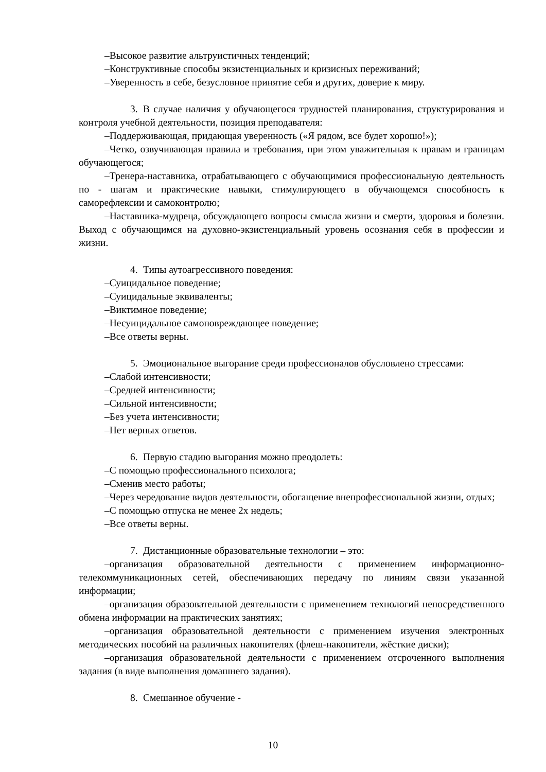–Высокое развитие альтруистичных тенденций;
–Конструктивные способы экзистенциальных и кризисных переживаний;
–Уверенность в себе, безусловное принятие себя и других, доверие к миру.
3. В случае наличия у обучающегося трудностей планирования, структурирования и контроля учебной деятельности, позиция преподавателя:
–Поддерживающая, придающая уверенность («Я рядом, все будет хорошо!»);
–Четко, озвучивающая правила и требования, при этом уважительная к правам и границам обучающегося;
–Тренера-наставника, отрабатывающего с обучающимися профессиональную деятельность по - шагам и практические навыки, стимулирующего в обучающемся способность к саморефлексии и самоконтролю;
–Наставника-мудреца, обсуждающего вопросы смысла жизни и смерти, здоровья и болезни. Выход с обучающимся на духовно-экзистенциальный уровень осознания себя в профессии и жизни.
4. Типы аутоагрессивного поведения:
–Суицидальное поведение;
–Суицидальные эквиваленты;
–Виктимное поведение;
–Несуицидальное самоповреждающее поведение;
–Все ответы верны.
5. Эмоциональное выгорание среди профессионалов обусловлено стрессами:
–Слабой интенсивности;
–Средней интенсивности;
–Сильной интенсивности;
–Без учета интенсивности;
–Нет верных ответов.
6. Первую стадию выгорания можно преодолеть:
–С помощью профессионального психолога;
–Сменив место работы;
–Через чередование видов деятельности, обогащение внепрофессиональной жизни, отдых;
–С помощью отпуска не менее 2х недель;
–Все ответы верны.
7. Дистанционные образовательные технологии – это:
–организация образовательной деятельности с применением информационно-телекоммуникационных сетей, обеспечивающих передачу по линиям связи указанной информации;
–организация образовательной деятельности с применением технологий непосредственного обмена информации на практических занятиях;
–организация образовательной деятельности с применением изучения электронных методических пособий на различных накопителях (флеш-накопители, жёсткие диски);
–организация образовательной деятельности с применением отсроченного выполнения задания (в виде выполнения домашнего задания).
8. Смешанное обучение -
10